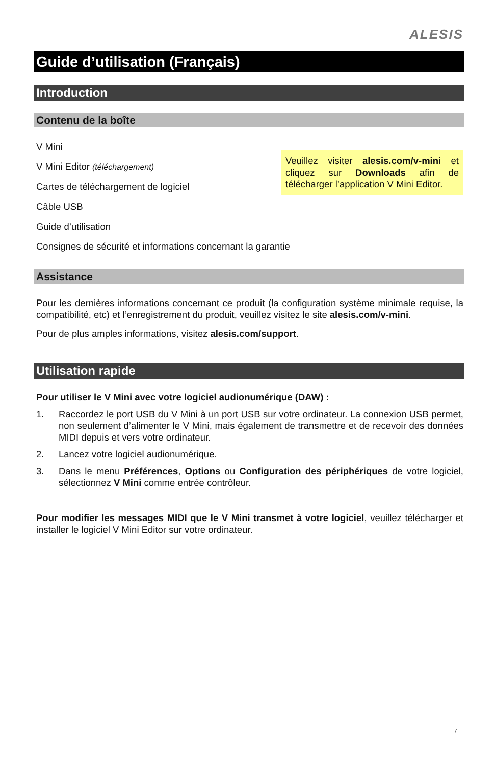ALESIS
Guide d’utilisation (Français)
Introduction
Contenu de la boîte
Veuillez visiter alesis.com/v-mini et cliquez sur Downloads afin de télécharger l’application V Mini Editor.
V Mini
V Mini Editor (téléchargement)
Cartes de téléchargement de logiciel
Câble USB
Guide d’utilisation
Consignes de sécurité et informations concernant la garantie
Assistance
Pour les dernières informations concernant ce produit (la configuration système minimale requise, la compatibilité, etc) et l’enregistrement du produit, veuillez visitez le site alesis.com/v-mini.
Pour de plus amples informations, visitez alesis.com/support.
Utilisation rapide
Pour utiliser le V Mini avec votre logiciel audionumérique (DAW) :
1. Raccordez le port USB du V Mini à un port USB sur votre ordinateur. La connexion USB permet, non seulement d’alimenter le V Mini, mais également de transmettre et de recevoir des données MIDI depuis et vers votre ordinateur.
2. Lancez votre logiciel audionumérique.
3. Dans le menu Préférences, Options ou Configuration des périphériques de votre logiciel, sélectionnez V Mini comme entrée contrôleur.
Pour modifier les messages MIDI que le V Mini transmet à votre logiciel, veuillez télécharger et installer le logiciel V Mini Editor sur votre ordinateur.
7